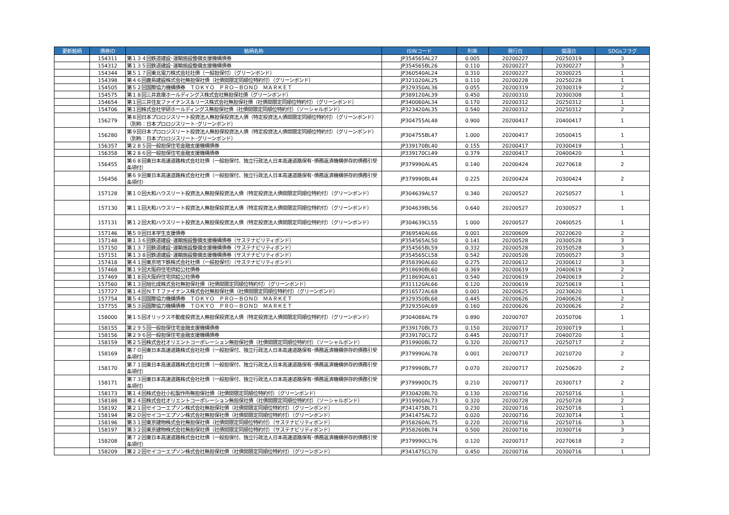| 更新銘柄 | 債券ID | 銘柄名称 | ISINコード | 利率 | 発行日 | 償還日 | SDGsフラグ |
| --- | --- | --- | --- | --- | --- | --- | --- |
| | 154311 | 第１３４回鉄道建設･運輸施設整備支援機構債券 | JP354565AL27 | 0.005 | 20200227 | 20250319 | 3 |
| | 154312 | 第１３５回鉄道建設･運輸施設整備支援機構債券 | JP354565BL26 | 0.110 | 20200227 | 20300227 | 3 |
| | 154344 | 第５１７回東北電力株式会社社債（一般担保付）（グリーンボンド） | JP360540AL24 | 0.310 | 20200227 | 20300225 | 1 |
| | 154398 | 第４６回鹿島建設株式会社無担保社債（社債間限定同順位特約付）（グリーンボンド） | JP321020AL25 | 0.110 | 20200228 | 20250228 | 1 |
| | 154505 | 第５２回国際協力機構債券 ＴＯＫＹＯ ＰＲＯ－ＢＯＮＤ ＭＡＲＫＥＴ | JP329350AL36 | 0.055 | 20200319 | 20300319 | 2 |
| | 154575 | 第１８回三井倉庫ホールディングス株式会社無担保社債（グリーンボンド） | JP389120AL39 | 0.450 | 20200310 | 20300308 | 1 |
| | 154654 | 第１回三井住友ファイナンス＆リース株式会社無担保社債（社債間限定同順位特約付）（グリーンボンド） | JP340060AL34 | 0.170 | 20200312 | 20250312 | 1 |
| | 154706 | 第１回株式会社学研ホールディングス無担保社債（社債間限定同順位特約付）（ソーシャルボンド） | JP323420AL35 | 0.540 | 20200312 | 20250312 | 2 |
| | 156279 | 第８回日本プロロジスリート投資法人無担保投資法人債（特定投資法人債間限定同順位特約付）（グリーンボンド）（別称：日本プロロジスリート･グリーンボンド） | JP304755AL48 | 0.900 | 20200417 | 20400417 | 1 |
| | 156280 | 第９回日本プロロジスリート投資法人無担保投資法人債（特定投資法人債間限定同順位特約付）（グリーンボンド）（別称：日本プロロジスリート･グリーンボンド） | JP304755BL47 | 1.000 | 20200417 | 20500415 | 1 |
| | 156357 | 第２８５回一般担保住宅金融支援機構債券 | JP339170BL40 | 0.155 | 20200417 | 20300419 | 1 |
| | 156358 | 第２８６回一般担保住宅金融支援機構債券 | JP339170CL49 | 0.379 | 20200417 | 20400420 | 1 |
| | 156455 | 第６８回東日本高速道路株式会社社債（一般担保付、独立行政法人日本高速道路保有･債務返済機構併存的債務引受条項付） | JP379990AL45 | 0.140 | 20200424 | 20270618 | 2 |
| | 156456 | 第６９回東日本高速道路株式会社社債（一般担保付、独立行政法人日本高速道路保有･債務返済機構併存的債務引受条項付） | JP379990BL44 | 0.225 | 20200424 | 20300424 | 2 |
| | 157128 | 第１０回大和ハウスリート投資法人無担保投資法人債（特定投資法人債間限定同順位特約付）（グリーンボンド） | JP304639AL57 | 0.340 | 20200527 | 20250527 | 1 |
| | 157130 | 第１１回大和ハウスリート投資法人無担保投資法人債（特定投資法人債間限定同順位特約付）（グリーンボンド） | JP304639BL56 | 0.640 | 20200527 | 20300527 | 1 |
| | 157131 | 第１２回大和ハウスリート投資法人無担保投資法人債（特定投資法人債間限定同順位特約付）（グリーンボンド） | JP304639CL55 | 1.000 | 20200527 | 20400525 | 1 |
| | 157146 | 第５９回日本学生支援債券 | JP369540AL66 | 0.001 | 20200609 | 20220620 | 2 |
| | 157148 | 第１３６回鉄道建設･運輸施設整備支援機構債券（サステナビリティボンド） | JP354565AL50 | 0.141 | 20200528 | 20300528 | 3 |
| | 157150 | 第１３７回鉄道建設･運輸施設整備支援機構債券（サステナビリティボンド） | JP354565BL59 | 0.332 | 20200528 | 20350528 | 3 |
| | 157151 | 第１３８回鉄道建設･運輸施設整備支援機構債券（サステナビリティボンド） | JP354565CL58 | 0.542 | 20200528 | 20500527 | 3 |
| | 157418 | 第４１回東京地下鉄株式会社社債（一般担保付）（サステナビリティボンド） | JP358390AL60 | 0.275 | 20200612 | 20300612 | 3 |
| | 157468 | 第１９回大阪府住宅供給公社債券 | JP318690BL60 | 0.369 | 20200619 | 20400619 | 2 |
| | 157469 | 第１８回大阪府住宅供給公社債券 | JP318690AL61 | 0.540 | 20200619 | 20400619 | 2 |
| | 157560 | 第１３回旭化成株式会社無担保社債（社債間限定同順位特約付）（グリーンボンド） | JP311120AL66 | 0.120 | 20200619 | 20250619 | 1 |
| | 157727 | 第１４回ＮＴＴファイナンス株式会社無担保社債（社債間限定同順位特約付）（グリーンボンド） | JP316572AL68 | 0.001 | 20200625 | 20230620 | 1 |
| | 157754 | 第５４回国際協力機構債券 ＴＯＫＹＯ ＰＲＯ－ＢＯＮＤ ＭＡＲＫＥＴ | JP329350BL68 | 0.445 | 20200626 | 20400626 | 2 |
| | 157755 | 第５３回国際協力機構債券 ＴＯＫＹＯ ＰＲＯ－ＢＯＮＤ ＭＡＲＫＥＴ | JP329350AL69 | 0.160 | 20200626 | 20300626 | 2 |
| | 158000 | 第１５回オリックス不動産投資法人無担保投資法人債（特定投資法人債間限定同順位特約付）（グリーンボンド） | JP304088AL79 | 0.890 | 20200707 | 20350706 | 1 |
| | 158155 | 第２９５回一般担保住宅金融支援機構債券 | JP339170BL73 | 0.150 | 20200717 | 20300719 | 1 |
| | 158156 | 第２９６回一般担保住宅金融支援機構債券 | JP339170CL72 | 0.445 | 20200717 | 20400720 | 1 |
| | 158159 | 第２５回株式会社オリエントコーポレーション無担保社債（社債間限定同順位特約付）（ソーシャルボンド） | JP319900BL72 | 0.320 | 20200717 | 20250717 | 2 |
| | 158169 | 第７０回東日本高速道路株式会社社債（一般担保付、独立行政法人日本高速道路保有･債務返済機構併存的債務引受条項付） | JP379990AL78 | 0.001 | 20200717 | 20210720 | 2 |
| | 158170 | 第７１回東日本高速道路株式会社社債（一般担保付、独立行政法人日本高速道路保有･債務返済機構併存的債務引受条項付） | JP379990BL77 | 0.070 | 20200717 | 20250620 | 2 |
| | 158171 | 第７３回東日本高速道路株式会社社債（一般担保付、独立行政法人日本高速道路保有･債務返済機構併存的債務引受条項付） | JP379990DL75 | 0.210 | 20200717 | 20300717 | 2 |
| | 158173 | 第１４回株式会社小松製作所無担保社債（社債間限定同順位特約付）（グリーンボンド） | JP330420BL70 | 0.130 | 20200716 | 20250716 | 1 |
| | 158188 | 第２４回株式会社オリエントコーポレーション無担保社債（社債間限定同順位特約付）（ソーシャルボンド） | JP319900AL73 | 0.320 | 20200728 | 20250728 | 2 |
| | 158192 | 第２１回セイコーエプソン株式会社無担保社債（社債間限定同順位特約付）（グリーンボンド） | JP341475BL71 | 0.230 | 20200716 | 20250716 | 1 |
| | 158194 | 第２０回セイコーエプソン株式会社無担保社債（社債間限定同順位特約付）（グリーンボンド） | JP341475AL72 | 0.020 | 20200716 | 20230714 | 1 |
| | 158196 | 第３１回東京建物株式会社無担保社債（社債間限定同順位特約付）（サステナビリティボンド） | JP358260AL75 | 0.220 | 20200716 | 20250716 | 3 |
| | 158197 | 第３２回東京建物株式会社無担保社債（社債間限定同順位特約付）（サステナビリティボンド） | JP358260BL74 | 0.500 | 20200716 | 20300716 | 3 |
| | 158208 | 第７２回東日本高速道路株式会社社債（一般担保付、独立行政法人日本高速道路保有･債務返済機構併存的債務引受条項付） | JP379990CL76 | 0.120 | 20200717 | 20270618 | 2 |
| | 158209 | 第２２回セイコーエプソン株式会社無担保社債（社債間限定同順位特約付）（グリーンボンド） | JP341475CL70 | 0.450 | 20200716 | 20300716 | 1 |